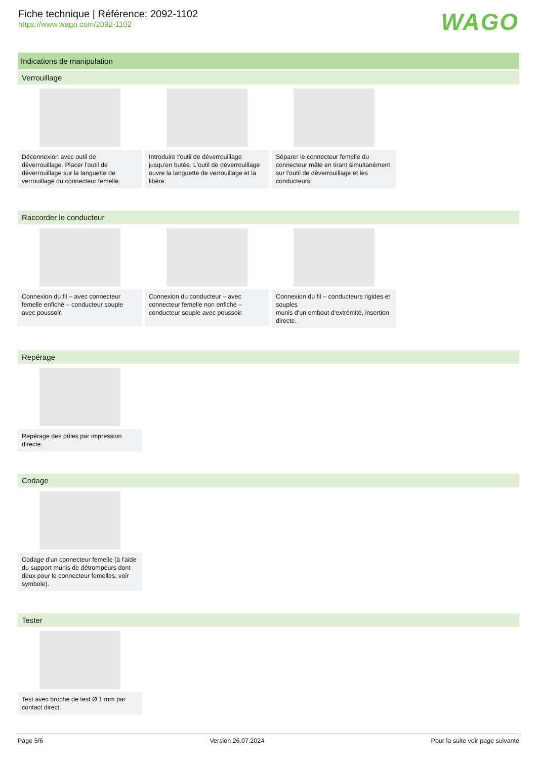Fiche technique | Référence: 2092-1102
https://www.wago.com/2092-1102
WAGO
Indications de manipulation
Verrouillage
Déconnexion avec outil de déverrouillage. Placer l'outil de déverrouillage sur la languette de verrouillage du connecteur femelle.
Introduire l'outil de déverrouillage jusqu'en butée. L'outil de déverrouillage ouvre la languette de verrouillage et la libère.
Séparer le connecteur femelle du connecteur mâle en tirant simultanément sur l'outil de déverrouillage et les conducteurs.
Raccorder le conducteur
Connexion du fil – avec connecteur femelle enfiché – conducteur souple avec poussoir.
Connexion du conducteur – avec connecteur femelle non enfiché – conducteur souple avec poussoir.
Connexion du fil – conducteurs rigides et souples
munis d'un embout d'extrémité, insertion directe.
Repérage
Repérage des pôles par impression directe.
Codage
Codage d'un connecteur femelle (à l'aide du support munis de détrompeurs dont deux pour le connecteur femelles, voir symbole).
Tester
Test avec broche de test Ø 1 mm par contact direct.
Page 5/6 Version 26.07.2024 Pour la suite voir page suivante